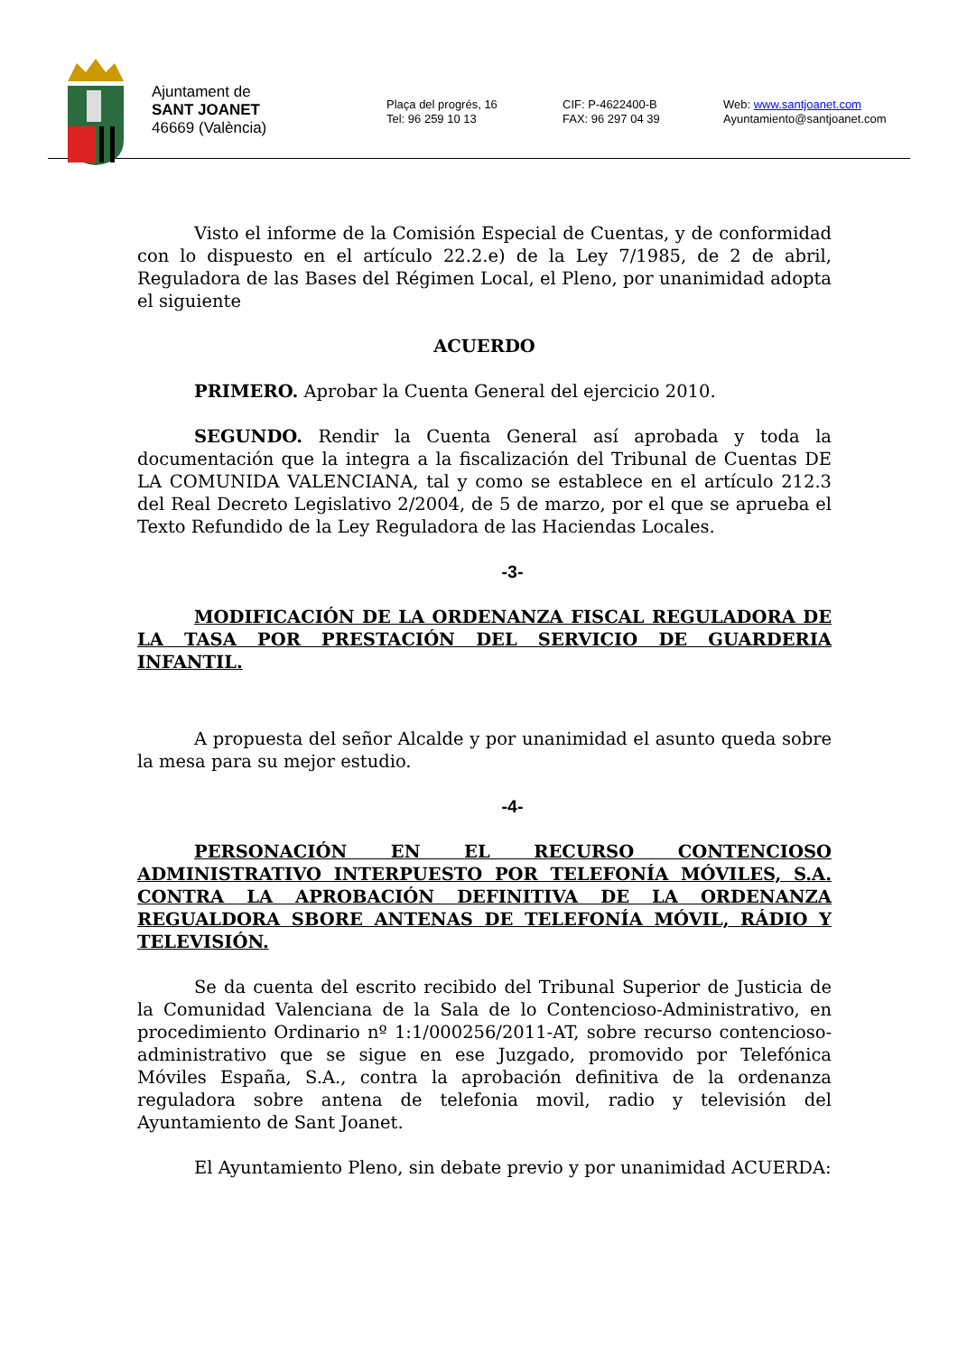Ajuntament de
SANT JOANET
46669 (València)
Plaça del progrés, 16
Tel: 96 259 10 13
CIF: P-4622400-B
FAX: 96 297 04 39
Web: www.santjoanet.com
Ayuntamiento@santjoanet.com
Visto el informe de la Comisión Especial de Cuentas, y de conformidad con lo dispuesto en el artículo 22.2.e) de la Ley 7/1985, de 2 de abril, Reguladora de las Bases del Régimen Local, el Pleno, por unanimidad adopta el siguiente
ACUERDO
PRIMERO. Aprobar la Cuenta General del ejercicio 2010.
SEGUNDO. Rendir la Cuenta General así aprobada y toda la documentación que la integra a la fiscalización del Tribunal de Cuentas DE LA COMUNIDA VALENCIANA, tal y como se establece en el artículo 212.3 del Real Decreto Legislativo 2/2004, de 5 de marzo, por el que se aprueba el Texto Refundido de la Ley Reguladora de las Haciendas Locales.
-3-
MODIFICACIÓN DE LA ORDENANZA FISCAL REGULADORA DE LA TASA POR PRESTACIÓN DEL SERVICIO DE GUARDERIA INFANTIL.
A propuesta del señor Alcalde y por unanimidad el asunto queda sobre la mesa para su mejor estudio.
-4-
PERSONACIÓN EN EL RECURSO CONTENCIOSO ADMINISTRATIVO INTERPUESTO POR TELEFONÍA MÓVILES, S.A. CONTRA LA APROBACIÓN DEFINITIVA DE LA ORDENANZA REGUALDORA SBORE ANTENAS DE TELEFONÍA MÓVIL, RÁDIO Y TELEVISIÓN.
Se da cuenta del escrito recibido del Tribunal Superior de Justicia de la Comunidad Valenciana de la Sala de lo Contencioso-Administrativo, en procedimiento Ordinario nº 1:1/000256/2011-AT, sobre recurso contencioso-administrativo que se sigue en ese Juzgado, promovido por Telefónica Móviles España, S.A., contra la aprobación definitiva de la ordenanza reguladora sobre antena de telefonia movil, radio y televisión del Ayuntamiento de Sant Joanet.
El Ayuntamiento Pleno, sin debate previo y por unanimidad ACUERDA: